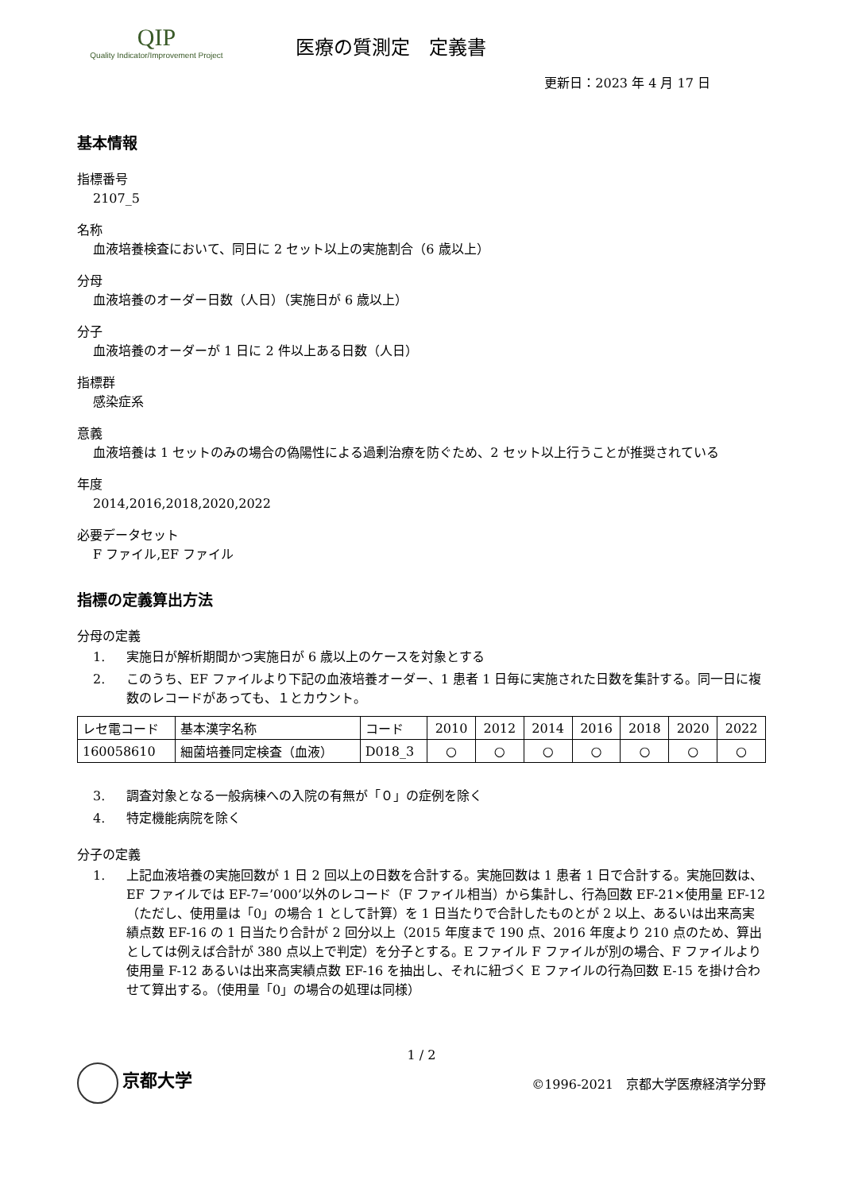QIP
Quality Indicator/Improvement Project
医療の質測定　定義書
更新日：2023 年 4 月 17 日
基本情報
指標番号
2107_5
名称
血液培養検査において、同日に 2 セット以上の実施割合（6 歳以上）
分母
血液培養のオーダー日数（人日）（実施日が 6 歳以上）
分子
血液培養のオーダーが 1 日に 2 件以上ある日数（人日）
指標群
感染症系
意義
血液培養は 1 セットのみの場合の偽陽性による過剰治療を防ぐため、2 セット以上行うことが推奨されている
年度
2014,2016,2018,2020,2022
必要データセット
F ファイル,EF ファイル
指標の定義算出方法
分母の定義
1. 実施日が解析期間かつ実施日が 6 歳以上のケースを対象とする
2. このうち、EF ファイルより下記の血液培養オーダー、1 患者 1 日毎に実施された日数を集計する。同一日に複数のレコードがあっても、１とカウント。
| レセ電コード | 基本漢字名称 | コード | 2010 | 2012 | 2014 | 2016 | 2018 | 2020 | 2022 |
| 160058610 | 細菌培養同定検査（血液） | D018_3 | ○ | ○ | ○ | ○ | ○ | ○ | ○ |
3. 調査対象となる一般病棟への入院の有無が「０」の症例を除く
4. 特定機能病院を除く
分子の定義
1. 上記血液培養の実施回数が 1 日 2 回以上の日数を合計する。実施回数は 1 患者 1 日で合計する。実施回数は、EF ファイルでは EF-7=’000’以外のレコード（F ファイル相当）から集計し、行為回数 EF-21×使用量 EF-12（ただし、使用量は「0」の場合 1 として計算）を 1 日当たりで合計したものとが 2 以上、あるいは出来高実績点数 EF-16 の 1 日当たり合計が 2 回分以上（2015 年度まで 190 点、2016 年度より 210 点のため、算出としては例えば合計が 380 点以上で判定）を分子とする。E ファイル F ファイルが別の場合、F ファイルより使用量 F-12 あるいは出来高実績点数 EF-16 を抽出し、それに紐づく E ファイルの行為回数 E-15 を掛け合わせて算出する。（使用量「0」の場合の処理は同様）
1 / 2
京都大学
©1996-2021　京都大学医療経済学分野